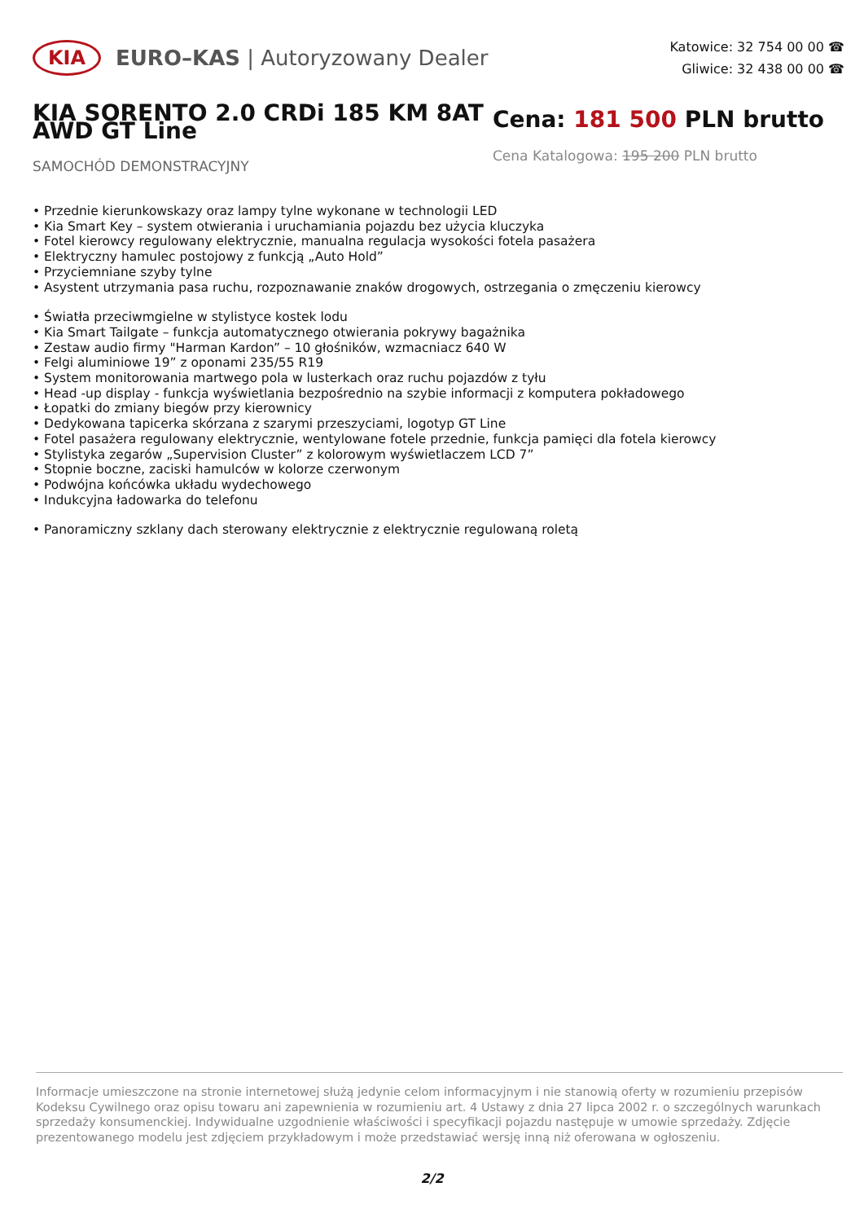KIA
EURO–KAS | Autoryzowany Dealer
Katowice: 32 754 00 00 ☎
Gliwice: 32 438 00 00 ☎
KIA SORENTO 2.0 CRDi 185 KM 8AT AWD GT Line
SAMOCHÓD DEMONSTRACYJNY
Cena: 181 500 PLN brutto
Cena Katalogowa: 195 200 PLN brutto
• Przednie kierunkowskazy oraz lampy tylne wykonane w technologii LED
• Kia Smart Key – system otwierania i uruchamiania pojazdu bez użycia kluczyka
• Fotel kierowcy regulowany elektrycznie, manualna regulacja wysokości fotela pasażera
• Elektryczny hamulec postojowy z funkcją „Auto Hold”
• Przyciemniane szyby tylne
• Asystent utrzymania pasa ruchu, rozpoznawanie znaków drogowych, ostrzegania o zmęczeniu kierowcy
• Światła przeciwmgielne w stylistyce kostek lodu
• Kia Smart Tailgate – funkcja automatycznego otwierania pokrywy bagażnika
• Zestaw audio firmy "Harman Kardon” – 10 głośników, wzmacniacz 640 W
• Felgi aluminiowe 19” z oponami 235/55 R19
• System monitorowania martwego pola w lusterkach oraz ruchu pojazdów z tyłu
• Head -up display - funkcja wyświetlania bezpośrednio na szybie informacji z komputera pokładowego
• Łopatki do zmiany biegów przy kierownicy
• Dedykowana tapicerka skórzana z szarymi przeszyciami, logotyp GT Line
• Fotel pasażera regulowany elektrycznie, wentylowane fotele przednie, funkcja pamięci dla fotela kierowcy
• Stylistyka zegarów „Supervision Cluster” z kolorowym wyświetlaczem LCD 7”
• Stopnie boczne, zaciski hamulców w kolorze czerwonym
• Podwójna końcówka układu wydechowego
• Indukcyjna ładowarka do telefonu
• Panoramiczny szklany dach sterowany elektrycznie z elektrycznie regulowaną roletą
Informacje umieszczone na stronie internetowej służą jedynie celom informacyjnym i nie stanowią oferty w rozumieniu przepisów Kodeksu Cywilnego oraz opisu towaru ani zapewnienia w rozumieniu art. 4 Ustawy z dnia 27 lipca 2002 r. o szczególnych warunkach sprzedaży konsumenckiej. Indywidualne uzgodnienie właściwości i specyfikacji pojazdu następuje w umowie sprzedaży. Zdjęcie prezentowanego modelu jest zdjęciem przykładowym i może przedstawiać wersję inną niż oferowana w ogłoszeniu.
2/2